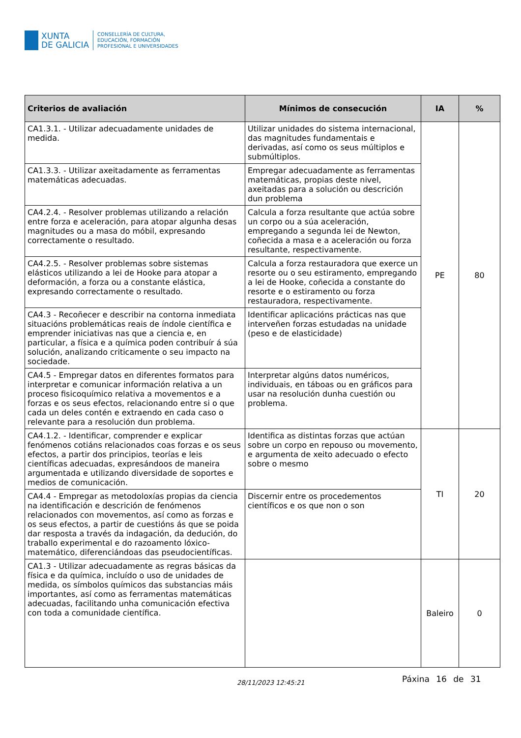XUNTA
DE GALICIA
CONSELLERÍA DE CULTURA,
EDUCACIÓN, FORMACIÓN
PROFESIONAL E UNIVERSIDADES
| Criterios de avaliación | Mínimos de consecución | IA | % |
| --- | --- | --- | --- |
| CA1.3.1. - Utilizar adecuadamente unidades de medida. | Utilizar unidades do sistema internacional, das magnitudes fundamentais e derivadas, así como os seus múltiplos e submúltiplos. | PE | 80 |
| CA1.3.3. - Utilizar axeitadamente as ferramentas matemáticas adecuadas. | Empregar adecuadamente as ferramentas matemáticas, propias deste nivel, axeitadas para a solución ou descrición dun problema | | |
| CA4.2.4. - Resolver problemas utilizando a relación entre forza e aceleración, para atopar algunha desas magnitudes ou a masa do móbil, expresando correctamente o resultado. | Calcula a forza resultante que actúa sobre un corpo ou a súa aceleración, empregando a segunda lei de Newton, coñecida a masa e a aceleración ou forza resultante, respectivamente. | | |
| CA4.2.5. - Resolver problemas sobre sistemas elásticos utilizando a lei de Hooke para atopar a deformación, a forza ou a constante elástica, expresando correctamente o resultado. | Calcula a forza restauradora que exerce un resorte ou o seu estiramento, empregando a lei de Hooke, coñecida a constante do resorte e o estiramento ou forza restauradora, respectivamente. | | |
| CA4.3 - Recoñecer e describir na contorna inmediata situacións problemáticas reais de índole científica e emprender iniciativas nas que a ciencia e, en particular, a física e a química poden contribuír á súa solución, analizando criticamente o seu impacto na sociedade. | Identificar aplicacións prácticas nas que interveñen forzas estudadas na unidade (peso e de elasticidade) | | |
| CA4.5 - Empregar datos en diferentes formatos para interpretar e comunicar información relativa a un proceso fisicoquímico relativa a movementos e a forzas e os seus efectos, relacionando entre si o que cada un deles contén e extraendo en cada caso o relevante para a resolución dun problema. | Interpretar algúns datos numéricos, individuais, en táboas ou en gráficos para usar na resolución dunha cuestión ou problema. | | |
| CA4.1.2. - Identificar, comprender e explicar fenómenos cotiáns relacionados coas forzas e os seus efectos, a partir dos principios, teorías e leis científicas adecuadas, expresándoos de maneira argumentada e utilizando diversidade de soportes e medios de comunicación. | Identifica as distintas forzas que actúan sobre un corpo en repouso ou movemento, e argumenta de xeito adecuado o efecto sobre o mesmo | TI | 20 |
| CA4.4 - Empregar as metodoloxías propias da ciencia na identificación e descrición de fenómenos relacionados con movementos, así como as forzas e os seus efectos, a partir de cuestións ás que se poida dar resposta a través da indagación, da dedución, do traballo experimental e do razoamento lóxico-matemático, diferenciándoas das pseudocientíficas. | Discernir entre os procedementos científicos e os que non o son | | |
| CA1.3 - Utilizar adecuadamente as regras básicas da física e da química, incluído o uso de unidades de medida, os símbolos químicos das substancias máis importantes, así como as ferramentas matemáticas adecuadas, facilitando unha comunicación efectiva con toda a comunidade científica. | | Baleiro | 0 |
28/11/2023 12:45:21 Páxina 16 de 31